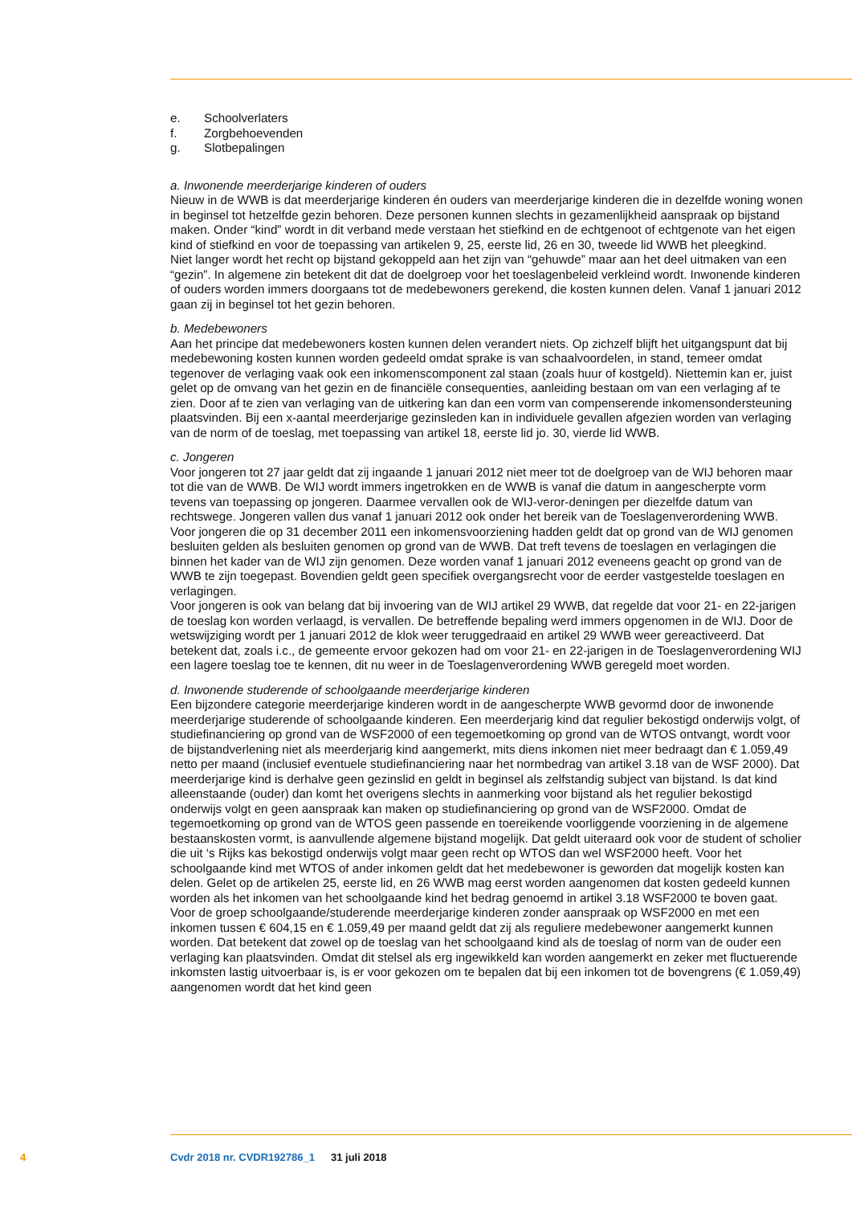e. Schoolverlaters
f. Zorgbehoevenden
g. Slotbepalingen
a. Inwonende meerderjarige kinderen of ouders
Nieuw in de WWB is dat meerderjarige kinderen én ouders van meerderjarige kinderen die in dezelfde woning wonen in beginsel tot hetzelfde gezin behoren. Deze personen kunnen slechts in gezamenlijkheid aanspraak op bijstand maken. Onder “kind” wordt in dit verband mede verstaan het stiefkind en de echtgenoot of echtgenote van het eigen kind of stiefkind en voor de toepassing van artikelen 9, 25, eerste lid, 26 en 30, tweede lid WWB het pleegkind.
Niet langer wordt het recht op bijstand gekoppeld aan het zijn van “gehuwde” maar aan het deel uitmaken van een “gezin”. In algemene zin betekent dit dat de doelgroep voor het toeslagenbeleid verkleind wordt. Inwonende kinderen of ouders worden immers doorgaans tot de medebewoners gerekend, die kosten kunnen delen. Vanaf 1 januari 2012 gaan zij in beginsel tot het gezin behoren.
b. Medebewoners
Aan het principe dat medebewoners kosten kunnen delen verandert niets. Op zichzelf blijft het uitgangspunt dat bij medebewoning kosten kunnen worden gedeeld omdat sprake is van schaalvoordelen, in stand, temeer omdat tegenover de verlaging vaak ook een inkomenscomponent zal staan (zoals huur of kostgeld). Niettemin kan er, juist gelet op de omvang van het gezin en de financiële consequenties, aanleiding bestaan om van een verlaging af te zien. Door af te zien van verlaging van de uitkering kan dan een vorm van compenserende inkomensondersteuning plaatsvinden. Bij een x-aantal meerderjarige gezinsleden kan in individuele gevallen afgezien worden van verlaging van de norm of de toeslag, met toepassing van artikel 18, eerste lid jo. 30, vierde lid WWB.
c. Jongeren
Voor jongeren tot 27 jaar geldt dat zij ingaande 1 januari 2012 niet meer tot de doelgroep van de WIJ behoren maar tot die van de WWB. De WIJ wordt immers ingetrokken en de WWB is vanaf die datum in aangescherpte vorm tevens van toepassing op jongeren. Daarmee vervallen ook de WIJ-veror-deningen per diezelfde datum van rechtswege. Jongeren vallen dus vanaf 1 januari 2012 ook onder het bereik van de Toeslagenverordening WWB.
Voor jongeren die op 31 december 2011 een inkomensvoorziening hadden geldt dat op grond van de WIJ genomen besluiten gelden als besluiten genomen op grond van de WWB. Dat treft tevens de toeslagen en verlagingen die binnen het kader van de WIJ zijn genomen. Deze worden vanaf 1 januari 2012 eveneens geacht op grond van de WWB te zijn toegepast. Bovendien geldt geen specifiek overgangsrecht voor de eerder vastgestelde toeslagen en verlagingen.
Voor jongeren is ook van belang dat bij invoering van de WIJ artikel 29 WWB, dat regelde dat voor 21- en 22-jarigen de toeslag kon worden verlaagd, is vervallen. De betreffende bepaling werd immers opgenomen in de WIJ. Door de wetswijziging wordt per 1 januari 2012 de klok weer teruggedraaid en artikel 29 WWB weer gereactiveerd. Dat betekent dat, zoals i.c., de gemeente ervoor gekozen had om voor 21- en 22-jarigen in de Toeslagenverordening WIJ een lagere toeslag toe te kennen, dit nu weer in de Toeslagenverordening WWB geregeld moet worden.
d. Inwonende studerende of schoolgaande meerderjarige kinderen
Een bijzondere categorie meerderjarige kinderen wordt in de aangescherpte WWB gevormd door de inwonende meerderjarige studerende of schoolgaande kinderen. Een meerderjarig kind dat regulier bekostigd onderwijs volgt, of studiefinanciering op grond van de WSF2000 of een tegemoetkoming op grond van de WTOS ontvangt, wordt voor de bijstandverlening niet als meerderjarig kind aangemerkt, mits diens inkomen niet meer bedraagt dan € 1.059,49 netto per maand (inclusief eventuele studiefinanciering naar het normbedrag van artikel 3.18 van de WSF 2000). Dat meerderjarige kind is derhalve geen gezinslid en geldt in beginsel als zelfstandig subject van bijstand. Is dat kind alleenstaande (ouder) dan komt het overigens slechts in aanmerking voor bijstand als het regulier bekostigd onderwijs volgt en geen aanspraak kan maken op studiefinanciering op grond van de WSF2000. Omdat de tegemoetkoming op grond van de WTOS geen passende en toereikende voorliggende voorziening in de algemene bestaanskosten vormt, is aanvullende algemene bijstand mogelijk. Dat geldt uiteraard ook voor de student of scholier die uit ‘s Rijks kas bekostigd onderwijs volgt maar geen recht op WTOS dan wel WSF2000 heeft. Voor het schoolgaande kind met WTOS of ander inkomen geldt dat het medebewoner is geworden dat mogelijk kosten kan delen. Gelet op de artikelen 25, eerste lid, en 26 WWB mag eerst worden aangenomen dat kosten gedeeld kunnen worden als het inkomen van het schoolgaande kind het bedrag genoemd in artikel 3.18 WSF2000 te boven gaat.
Voor de groep schoolgaande/studerende meerderjarige kinderen zonder aanspraak op WSF2000 en met een inkomen tussen € 604,15 en € 1.059,49 per maand geldt dat zij als reguliere medebewoner aangemerkt kunnen worden. Dat betekent dat zowel op de toeslag van het schoolgaand kind als de toeslag of norm van de ouder een verlaging kan plaatsvinden. Omdat dit stelsel als erg ingewikkeld kan worden aangemerkt en zeker met fluctuerende inkomsten lastig uitvoerbaar is, is er voor gekozen om te bepalen dat bij een inkomen tot de bovengrens (€ 1.059,49) aangenomen wordt dat het kind geen
4 Cvdr 2018 nr. CVDR192786_1 31 juli 2018